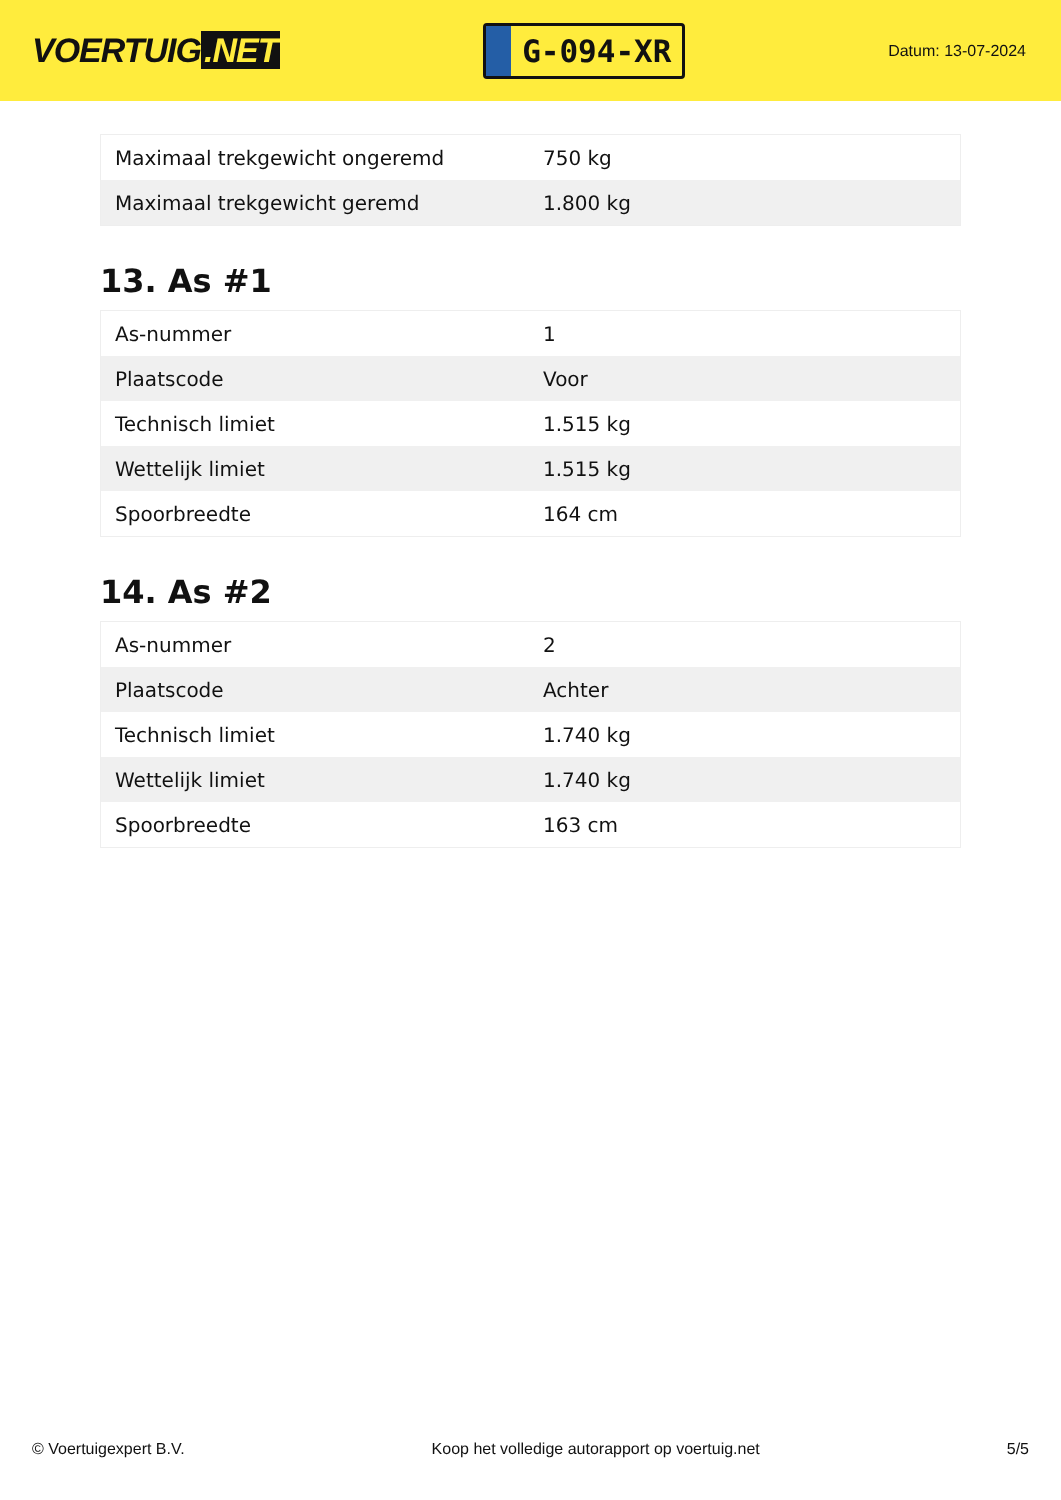VOERTUIG.NET
G-094-XR
Datum: 13-07-2024
| Maximaal trekgewicht ongeremd | 750 kg |
| Maximaal trekgewicht geremd | 1.800 kg |
13. As #1
| As-nummer | 1 |
| Plaatscode | Voor |
| Technisch limiet | 1.515 kg |
| Wettelijk limiet | 1.515 kg |
| Spoorbreedte | 164 cm |
14. As #2
| As-nummer | 2 |
| Plaatscode | Achter |
| Technisch limiet | 1.740 kg |
| Wettelijk limiet | 1.740 kg |
| Spoorbreedte | 163 cm |
© Voertuigexpert B.V. Koop het volledige autorapport op voertuig.net 5/5